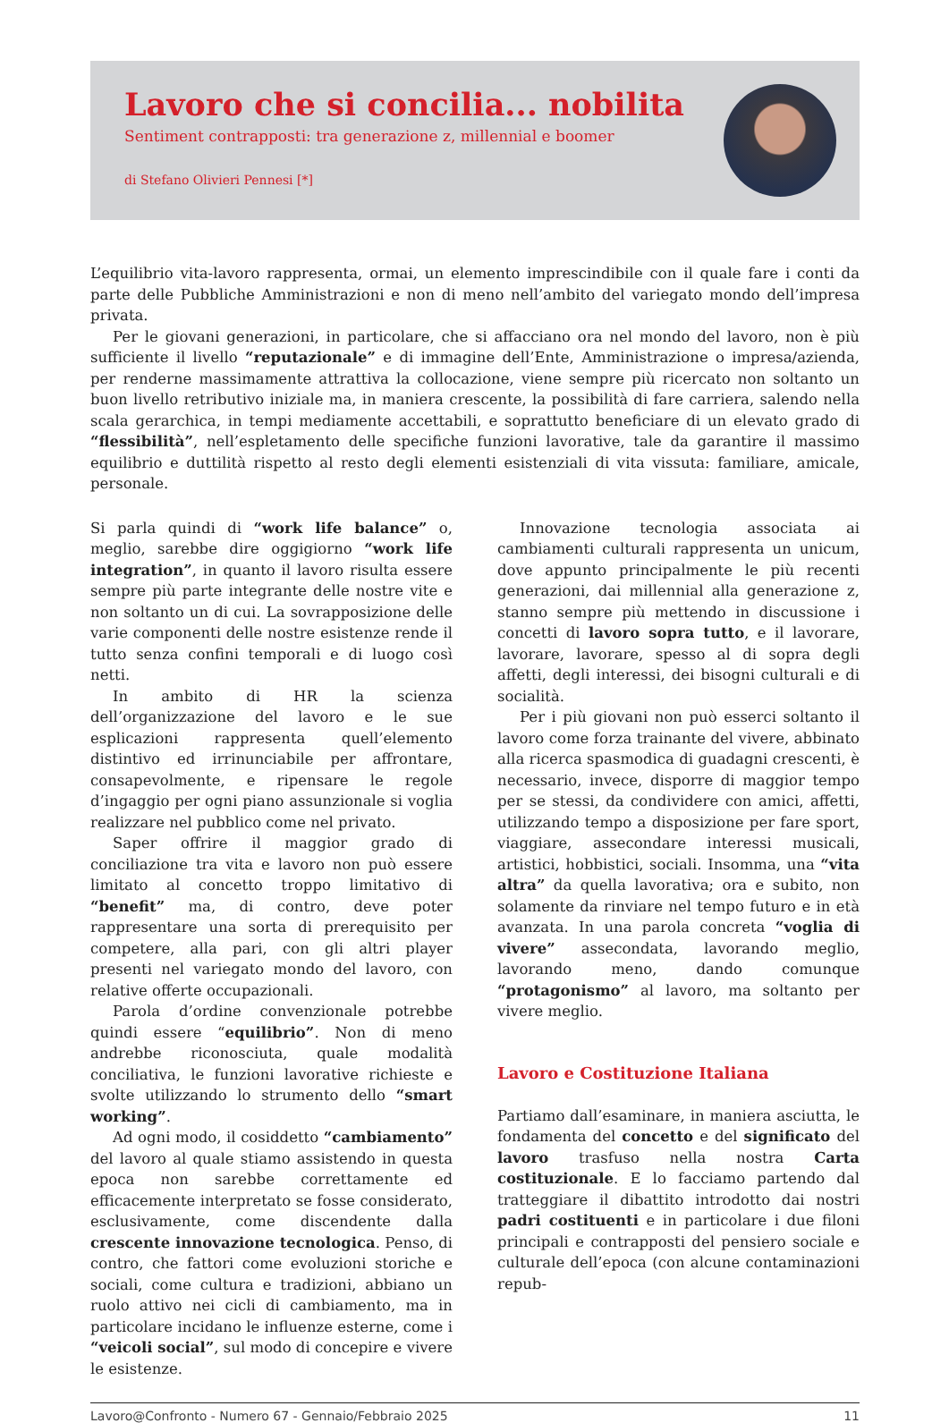Lavoro che si concilia... nobilita
Sentiment contrapposti: tra generazione z, millennial e boomer
di Stefano Olivieri Pennesi [*]
L’equilibrio vita-lavoro rappresenta, ormai, un elemento imprescindibile con il quale fare i conti da parte delle Pubbliche Amministrazioni e non di meno nell’ambito del variegato mondo dell’impresa privata.
Per le giovani generazioni, in particolare, che si affacciano ora nel mondo del lavoro, non è più sufficiente il livello “reputazionale” e di immagine dell’Ente, Amministrazione o impresa/azienda, per renderne massimamente attrattiva la collocazione, viene sempre più ricercato non soltanto un buon livello retributivo iniziale ma, in maniera crescente, la possibilità di fare carriera, salendo nella scala gerarchica, in tempi mediamente accettabili, e soprattutto beneficiare di un elevato grado di “flessibilità”, nell’espletamento delle specifiche funzioni lavorative, tale da garantire il massimo equilibrio e duttilità rispetto al resto degli elementi esistenziali di vita vissuta: familiare, amicale, personale.
Si parla quindi di “work life balance” o, meglio, sarebbe dire oggigiorno “work life integration”, in quanto il lavoro risulta essere sempre più parte integrante delle nostre vite e non soltanto un di cui. La sovrapposizione delle varie componenti delle nostre esistenze rende il tutto senza confini temporali e di luogo così netti.
In ambito di HR la scienza dell’organizzazione del lavoro e le sue esplicazioni rappresenta quell’elemento distintivo ed irrinunciabile per affrontare, consapevolmente, e ripensare le regole d’ingaggio per ogni piano assunzionale si voglia realizzare nel pubblico come nel privato.
Saper offrire il maggior grado di conciliazione tra vita e lavoro non può essere limitato al concetto troppo limitativo di “benefit” ma, di contro, deve poter rappresentare una sorta di prerequisito per competere, alla pari, con gli altri player presenti nel variegato mondo del lavoro, con relative offerte occupazionali.
Parola d’ordine convenzionale potrebbe quindi essere “equilibrio”. Non di meno andrebbe riconosciuta, quale modalità conciliativa, le funzioni lavorative richieste e svolte utilizzando lo strumento dello “smart working”.
Ad ogni modo, il cosiddetto “cambiamento” del lavoro al quale stiamo assistendo in questa epoca non sarebbe correttamente ed efficacemente interpretato se fosse considerato, esclusivamente, come discendente dalla crescente innovazione tecnologica. Penso, di contro, che fattori come evoluzioni storiche e sociali, come cultura e tradizioni, abbiano un ruolo attivo nei cicli di cambiamento, ma in particolare incidano le influenze esterne, come i “veicoli social”, sul modo di concepire e vivere le esistenze.
Innovazione tecnologia associata ai cambiamenti culturali rappresenta un unicum, dove appunto principalmente le più recenti generazioni, dai millennial alla generazione z, stanno sempre più mettendo in discussione i concetti di lavoro sopra tutto, e il lavorare, lavorare, lavorare, spesso al di sopra degli affetti, degli interessi, dei bisogni culturali e di socialità.
Per i più giovani non può esserci soltanto il lavoro come forza trainante del vivere, abbinato alla ricerca spasmodica di guadagni crescenti, è necessario, invece, disporre di maggior tempo per se stessi, da condividere con amici, affetti, utilizzando tempo a disposizione per fare sport, viaggiare, assecondare interessi musicali, artistici, hobbistici, sociali. Insomma, una “vita altra” da quella lavorativa; ora e subito, non solamente da rinviare nel tempo futuro e in età avanzata. In una parola concreta “voglia di vivere” assecondata, lavorando meglio, lavorando meno, dando comunque “protagonismo” al lavoro, ma soltanto per vivere meglio.
Lavoro e Costituzione Italiana
Partiamo dall’esaminare, in maniera asciutta, le fondamenta del concetto e del significato del lavoro trasfuso nella nostra Carta costituzionale. E lo facciamo partendo dal tratteggiare il dibattito introdotto dai nostri padri costituenti e in particolare i due filoni principali e contrapposti del pensiero sociale e culturale dell’epoca (con alcune contaminazioni repub-
Lavoro@Confronto - Numero 67 - Gennaio/Febbraio 2025 11